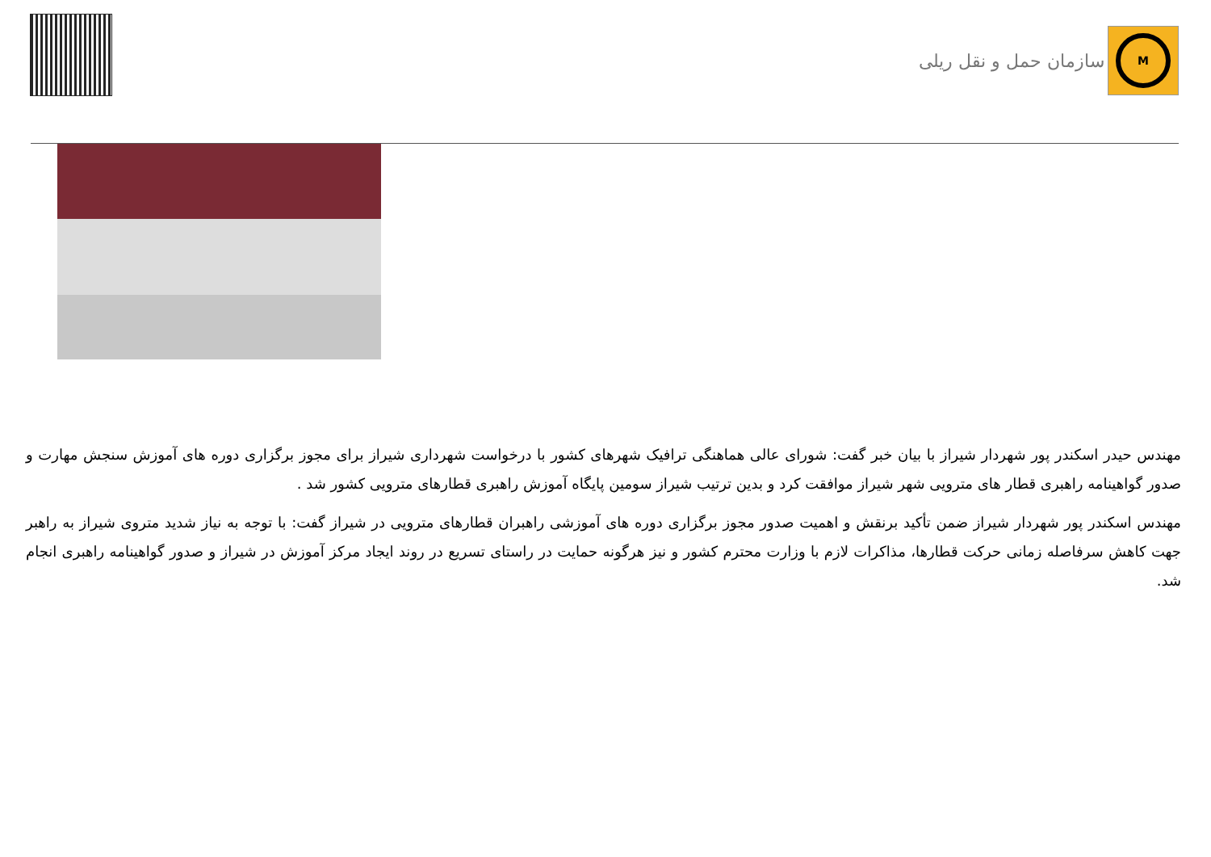سازمان حمل و نقل ریلی
M
مهندس حیدر اسکندر پور شهردار شیراز با بیان خبر گفت: شورای عالی هماهنگی ترافیک شهرهای کشور با درخواست شهرداری شیراز برای مجوز برگزاری دوره های آموزش سنجش مهارت و صدور گواهینامه راهبری قطار های مترویی شهر شیراز موافقت کرد و بدین ترتیب شیراز سومین پایگاه آموزش راهبری قطارهای مترویی کشور شد .
مهندس اسکندر پور شهردار شیراز ضمن تأکید برنقش و اهمیت صدور مجوز برگزاری دوره های آموزشی راهبران قطارهای مترویی در شیراز گفت: با توجه به نیاز شدید متروی شیراز به راهبر جهت کاهش سرفاصله زمانی حرکت قطارها، مذاکرات لازم با وزارت محترم کشور و نیز هرگونه حمایت در راستای تسریع در روند ایجاد مرکز آموزش در شیراز و صدور گواهینامه راهبری انجام شد.